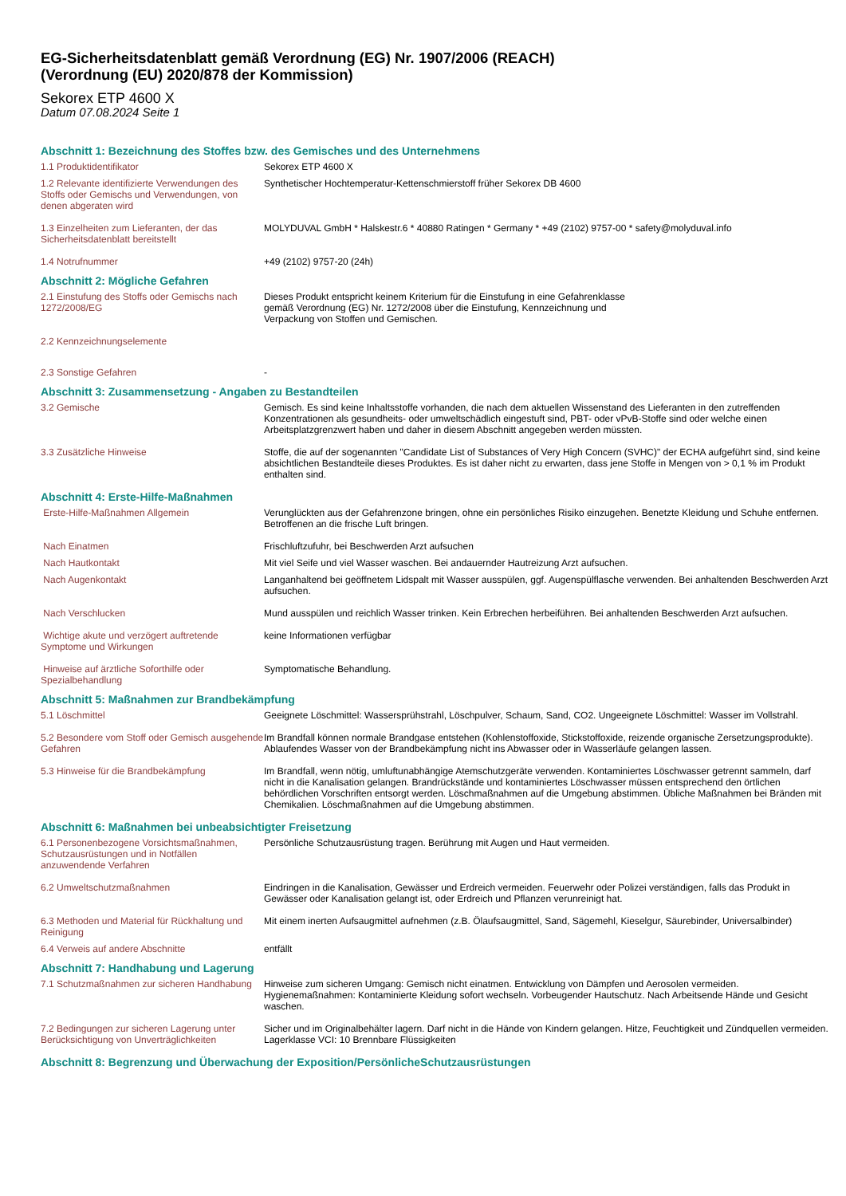EG-Sicherheitsdatenblatt gemäß Verordnung (EG) Nr. 1907/2006 (REACH)
(Verordnung (EU) 2020/878 der Kommission)
Sekorex ETP 4600 X
Datum 07.08.2024 Seite 1
Abschnitt 1: Bezeichnung des Stoffes bzw. des Gemisches und des Unternehmens
1.1 Produktidentifikator Sekorex ETP 4600 X
1.2 Relevante identifizierte Verwendungen des Stoffs oder Gemischs und Verwendungen, von denen abgeraten wird
Synthetischer Hochtemperatur-Kettenschmierstoff früher Sekorex DB 4600
1.3 Einzelheiten zum Lieferanten, der das Sicherheitsdatenblatt bereitstellt
MOLYDUVAL GmbH * Halskestr.6 * 40880 Ratingen * Germany * +49 (2102) 9757-00 * safety@molyduval.info
1.4 Notrufnummer +49 (2102) 9757-20 (24h)
Abschnitt 2: Mögliche Gefahren
2.1 Einstufung des Stoffs oder Gemischs nach 1272/2008/EG
Dieses Produkt entspricht keinem Kriterium für die Einstufung in eine Gefahrenklasse
gemäß Verordnung (EG) Nr. 1272/2008 über die Einstufung, Kennzeichnung und
Verpackung von Stoffen und Gemischen.
2.2 Kennzeichnungselemente
2.3 Sonstige Gefahren -
Abschnitt 3: Zusammensetzung - Angaben zu Bestandteilen
3.2 Gemische Gemisch. Es sind keine Inhaltsstoffe vorhanden, die nach dem aktuellen Wissenstand des Lieferanten in den zutreffenden Konzentrationen als gesundheits- oder umweltschädlich eingestuft sind, PBT- oder vPvB-Stoffe sind oder welche einen Arbeitsplatzgrenzwert haben und daher in diesem Abschnitt angegeben werden müssten.
3.3 Zusätzliche Hinweise Stoffe, die auf der sogenannten "Candidate List of Substances of Very High Concern (SVHC)" der ECHA aufgeführt sind, sind keine absichtlichen Bestandteile dieses Produktes. Es ist daher nicht zu erwarten, dass jene Stoffe in Mengen von > 0,1 % im Produkt enthalten sind.
Abschnitt 4: Erste-Hilfe-Maßnahmen
Erste-Hilfe-Maßnahmen Allgemein Verunglückten aus der Gefahrenzone bringen, ohne ein persönliches Risiko einzugehen. Benetzte Kleidung und Schuhe entfernen. Betroffenen an die frische Luft bringen.
Nach Einatmen Frischluftzufuhr, bei Beschwerden Arzt aufsuchen
Nach Hautkontakt Mit viel Seife und viel Wasser waschen. Bei andauernder Hautreizung Arzt aufsuchen.
Nach Augenkontakt Langanhaltend bei geöffnetem Lidspalt mit Wasser ausspülen, ggf. Augenspülflasche verwenden. Bei anhaltenden Beschwerden Arzt aufsuchen.
Nach Verschlucken Mund ausspülen und reichlich Wasser trinken. Kein Erbrechen herbeiführen. Bei anhaltenden Beschwerden Arzt aufsuchen.
Wichtige akute und verzögert auftretende Symptome und Wirkungen
keine Informationen verfügbar
Hinweise auf ärztliche Soforthilfe oder Spezialbehandlung
Symptomatische Behandlung.
Abschnitt 5: Maßnahmen zur Brandbekämpfung
5.1 Löschmittel Geeignete Löschmittel: Wassersprühstrahl, Löschpulver, Schaum, Sand, CO2. Ungeeignete Löschmittel: Wasser im Vollstrahl.
5.2 Besondere vom Stoff oder Gemisch ausgehende Gefahren
Im Brandfall können normale Brandgase entstehen (Kohlenstoffoxide, Stickstoffoxide, reizende organische Zersetzungsprodukte). Ablaufendes Wasser von der Brandbekämpfung nicht ins Abwasser oder in Wasserläufe gelangen lassen.
5.3 Hinweise für die Brandbekämpfung Im Brandfall, wenn nötig, umluftunabhängige Atemschutzgeräte verwenden. Kontaminiertes Löschwasser getrennt sammeln, darf nicht in die Kanalisation gelangen. Brandrückstände und kontaminiertes Löschwasser müssen entsprechend den örtlichen behördlichen Vorschriften entsorgt werden. Löschmaßnahmen auf die Umgebung abstimmen. Übliche Maßnahmen bei Bränden mit Chemikalien. Löschmaßnahmen auf die Umgebung abstimmen.
Abschnitt 6: Maßnahmen bei unbeabsichtigter Freisetzung
6.1 Personenbezogene Vorsichtsmaßnahmen, Schutzausrüstungen und in Notfällen anzuwendende Verfahren
Persönliche Schutzausrüstung tragen. Berührung mit Augen und Haut vermeiden.
6.2 Umweltschutzmaßnahmen Eindringen in die Kanalisation, Gewässer und Erdreich vermeiden. Feuerwehr oder Polizei verständigen, falls das Produkt in Gewässer oder Kanalisation gelangt ist, oder Erdreich und Pflanzen verunreinigt hat.
6.3 Methoden und Material für Rückhaltung und Reinigung
Mit einem inerten Aufsaugmittel aufnehmen (z.B. Ölaufsaugmittel, Sand, Sägemehl, Kieselgur, Säurebinder, Universalbinder)
6.4 Verweis auf andere Abschnitte entfällt
Abschnitt 7: Handhabung und Lagerung
7.1 Schutzmaßnahmen zur sicheren Handhabung
Hinweise zum sicheren Umgang: Gemisch nicht einatmen. Entwicklung von Dämpfen und Aerosolen vermeiden.
Hygienemaßnahmen: Kontaminierte Kleidung sofort wechseln. Vorbeugender Hautschutz. Nach Arbeitsende Hände und Gesicht waschen.
7.2 Bedingungen zur sicheren Lagerung unter Berücksichtigung von Unverträglichkeiten
Sicher und im Originalbehälter lagern. Darf nicht in die Hände von Kindern gelangen. Hitze, Feuchtigkeit und Zündquellen vermeiden.
Lagerklasse VCI: 10 Brennbare Flüssigkeiten
Abschnitt 8: Begrenzung und Überwachung der Exposition/PersönlicheSchutzausrüstungen